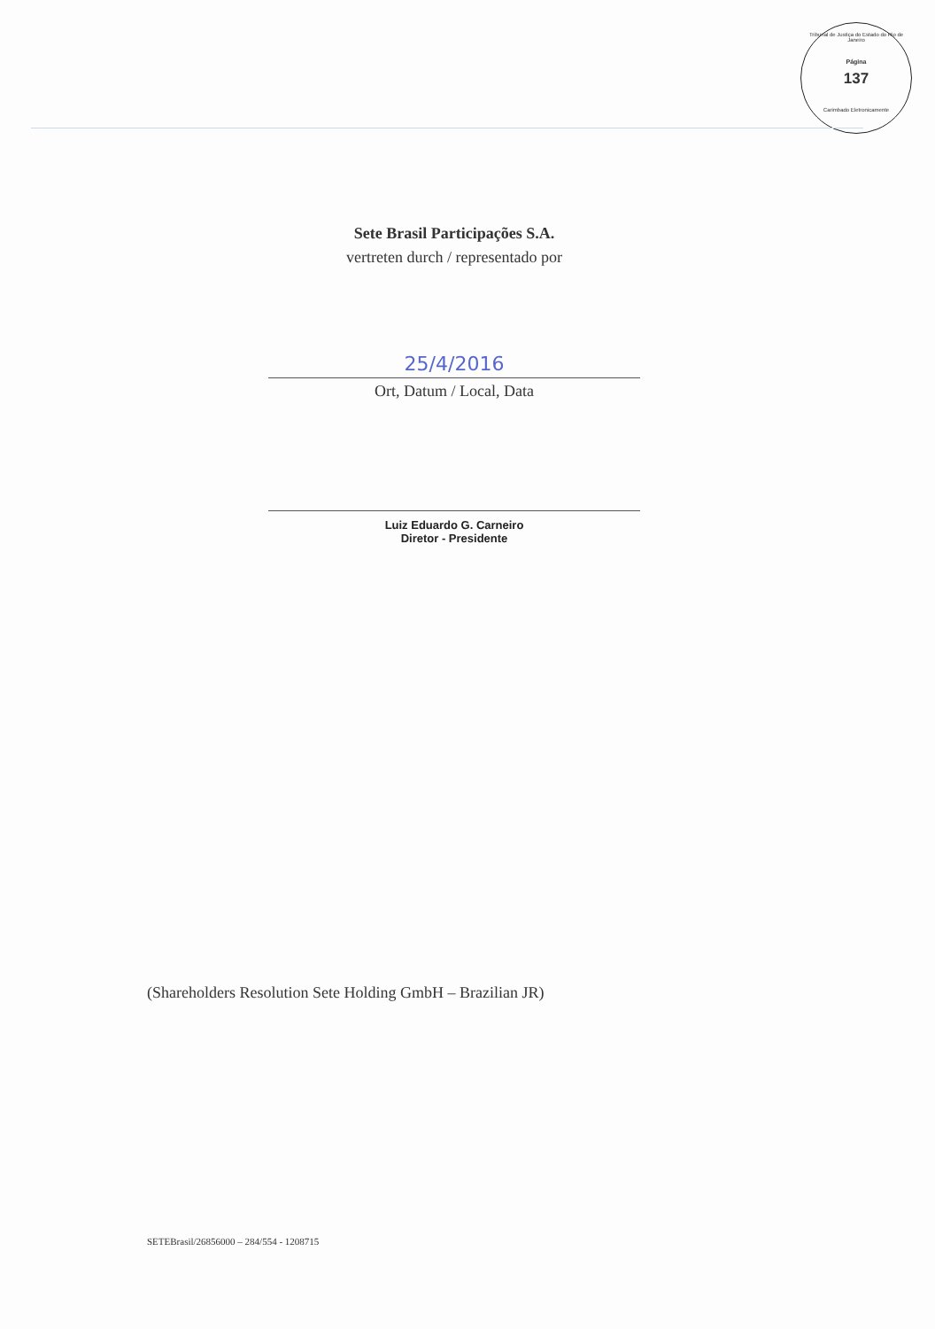Tribunal de Justiça do Estado do Rio de Janeiro
Página
137
Carimbado Eletronicamente
Sete Brasil Participações S.A.
vertreten durch / representado por
25/4/2016
Ort, Datum / Local, Data
Luiz Eduardo G. Carneiro
Diretor - Presidente
(Shareholders Resolution Sete Holding GmbH – Brazilian JR)
SETEBrasil/26856000 – 284/554 - 1208715